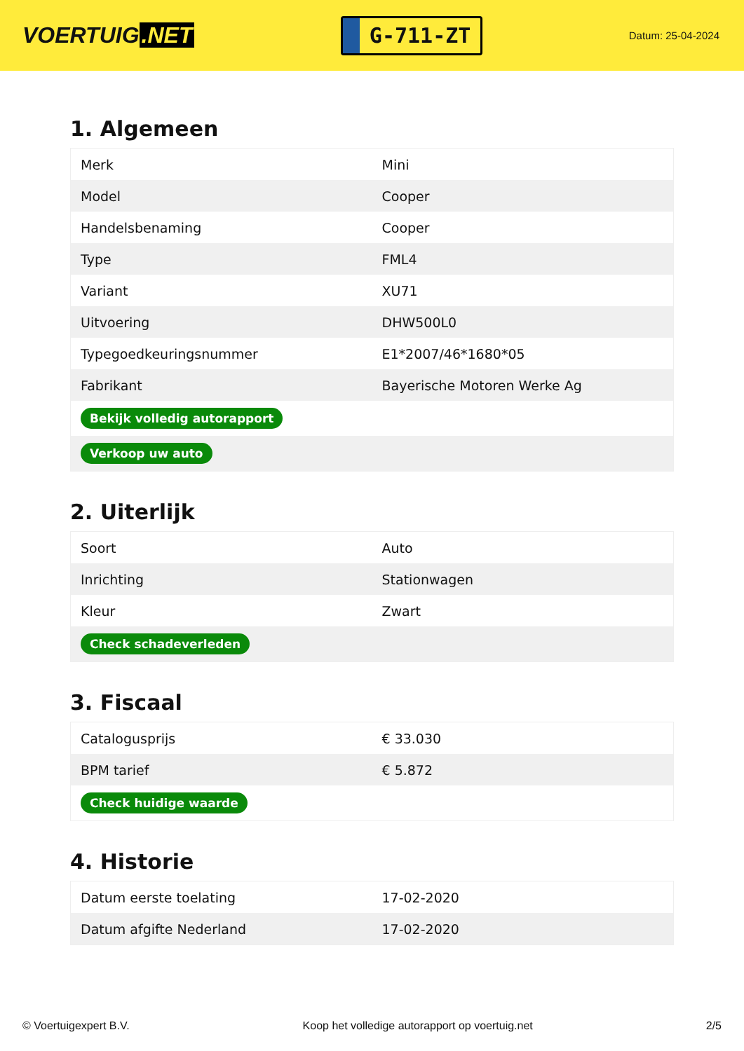VOERTUIG.NET
G-711-ZT
Datum: 25-04-2024
1. Algemeen
| Merk | Mini |
| Model | Cooper |
| Handelsbenaming | Cooper |
| Type | FML4 |
| Variant | XU71 |
| Uitvoering | DHW500L0 |
| Typegoedkeuringsnummer | E1*2007/46*1680*05 |
| Fabrikant | Bayerische Motoren Werke Ag |
| Bekijk volledig autorapport | |
| Verkoop uw auto | |
2. Uiterlijk
| Soort | Auto |
| Inrichting | Stationwagen |
| Kleur | Zwart |
| Check schadeverleden | |
3. Fiscaal
| Catalogusprijs | € 33.030 |
| BPM tarief | € 5.872 |
| Check huidige waarde | |
4. Historie
| Datum eerste toelating | 17-02-2020 |
| Datum afgifte Nederland | 17-02-2020 |
© Voertuigexpert B.V. Koop het volledige autorapport op voertuig.net 2/5